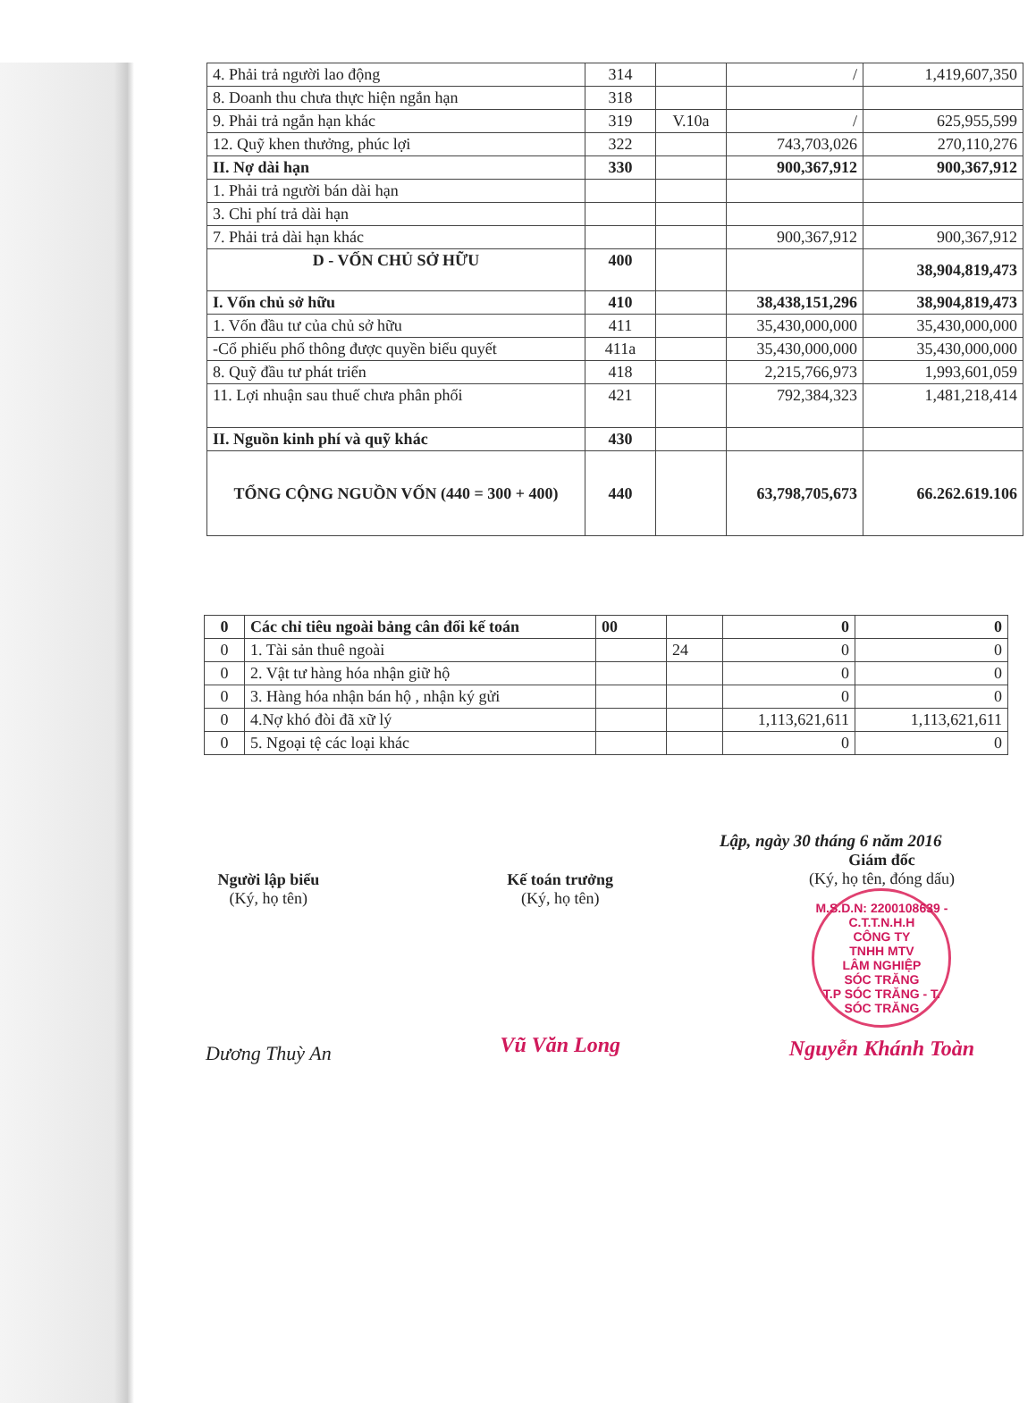| 4. Phải trả người lao động | 314 | | / | 1,419,607,350 |
| 8. Doanh thu chưa thực hiện ngắn hạn | 318 | | | |
| 9. Phải trả ngắn hạn khác | 319 | V.10a | / | 625,955,599 |
| 12. Quỹ khen thưởng, phúc lợi | 322 | | 743,703,026 | 270,110,276 |
| II. Nợ dài hạn | 330 | | 900,367,912 | 900,367,912 |
| 1. Phải trả người bán dài hạn | | | | |
| 3. Chi phí trả dài hạn | | | | |
| 7. Phải trả dài hạn khác | | | 900,367,912 | 900,367,912 |
| D - VỐN CHỦ SỞ HỮU | 400 | | | 38,904,819,473 |
| I. Vốn chủ sở hữu | 410 | | 38,438,151,296 | 38,904,819,473 |
| 1. Vốn đầu tư của chủ sở hữu | 411 | | 35,430,000,000 | 35,430,000,000 |
| -Cổ phiếu phổ thông được quyền biểu quyết | 411a | | 35,430,000,000 | 35,430,000,000 |
| 8. Quỹ đầu tư phát triển | 418 | | 2,215,766,973 | 1,993,601,059 |
| 11. Lợi nhuận sau thuế chưa phân phối | 421 | | 792,384,323 | 1,481,218,414 |
| II. Nguồn kinh phí và quỹ khác | 430 | | | |
| TỔNG CỘNG NGUỒN VỐN (440 = 300 + 400) | 440 | | 63,798,705,673 | 66.262.619.106 |
| 0 | Các chỉ tiêu ngoài bảng cân đối kế toán | 00 | | 0 | 0 |
| 0 | 1. Tài sản thuê ngoài | | 24 | 0 | 0 |
| 0 | 2. Vật tư hàng hóa nhận giữ hộ | | | 0 | 0 |
| 0 | 3. Hàng hóa nhận bán hộ , nhận ký gửi | | | 0 | 0 |
| 0 | 4.Nợ khó đòi đã xữ lý | | | 1,113,621,611 | 1,113,621,611 |
| 0 | 5. Ngoại tệ các loại khác | | | 0 | 0 |
Lập, ngày 30 tháng 6 năm 2016
Người lập biểu
(Ký, họ tên)
Dương Thuỳ An
Kế toán trưởng
(Ký, họ tên)
Vũ Văn Long
Giám đốc
(Ký, họ tên, đóng dấu)
M.S.D.N: 2200108639 - C.T.T.N.H.H
CÔNG TY
TNHH MTV
LÂM NGHIỆP
SÓC TRĂNG
T.P SÓC TRĂNG - T. SÓC TRĂNG
Nguyễn Khánh Toàn